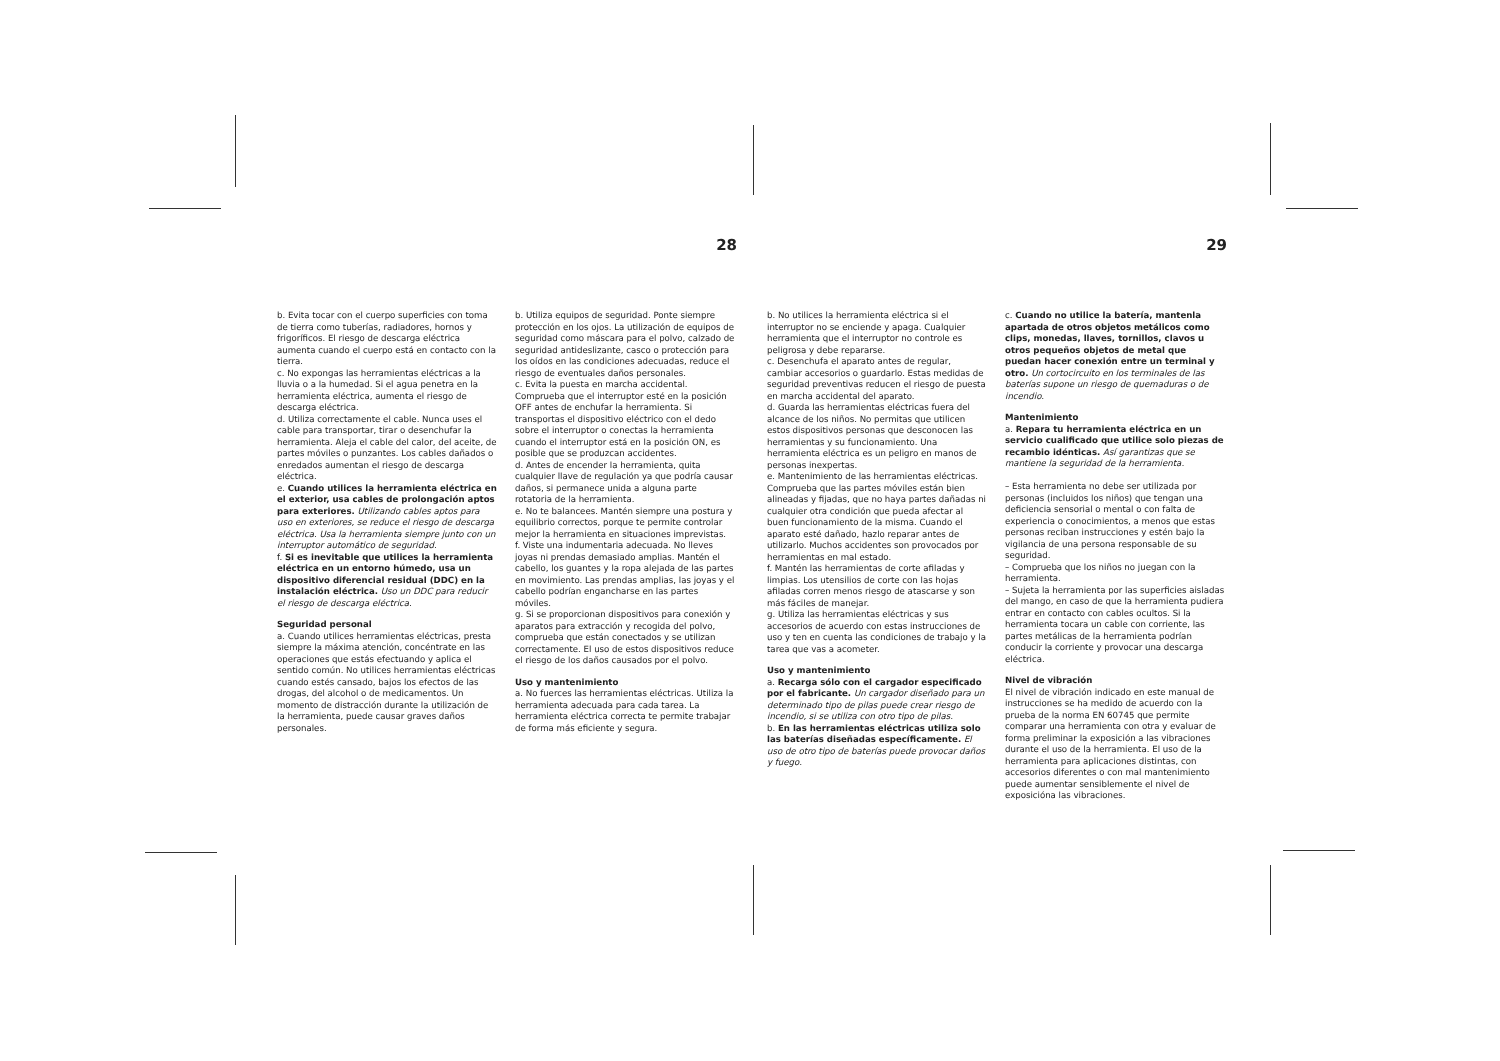28
b. Evita tocar con el cuerpo superficies con toma de tierra como tuberías, radiadores, hornos y frigoríficos. El riesgo de descarga eléctrica aumenta cuando el cuerpo está en contacto con la tierra.
c. No expongas las herramientas eléctricas a la lluvia o a la humedad. Si el agua penetra en la herramienta eléctrica, aumenta el riesgo de descarga eléctrica.
d. Utiliza correctamente el cable. Nunca uses el cable para transportar, tirar o desenchufar la herramienta. Aleja el cable del calor, del aceite, de partes móviles o punzantes. Los cables dañados o enredados aumentan el riesgo de descarga eléctrica.
e. Cuando utilices la herramienta eléctrica en el exterior, usa cables de prolongación aptos para exteriores. Utilizando cables aptos para uso en exteriores, se reduce el riesgo de descarga eléctrica. Usa la herramienta siempre junto con un interruptor automático de seguridad.
f. Si es inevitable que utilices la herramienta eléctrica en un entorno húmedo, usa un dispositivo diferencial residual (DDC) en la instalación eléctrica. Uso un DDC para reducir el riesgo de descarga eléctrica.
Seguridad personal
a. Cuando utilices herramientas eléctricas, presta siempre la máxima atención, concéntrate en las operaciones que estás efectuando y aplica el sentido común. No utilices herramientas eléctricas cuando estés cansado, bajos los efectos de las drogas, del alcohol o de medicamentos. Un momento de distracción durante la utilización de la herramienta, puede causar graves daños personales.
b. Utiliza equipos de seguridad. Ponte siempre protección en los ojos. La utilización de equipos de seguridad como máscara para el polvo, calzado de seguridad antideslizante, casco o protección para los oídos en las condiciones adecuadas, reduce el riesgo de eventuales daños personales.
c. Evita la puesta en marcha accidental. Comprueba que el interruptor esté en la posición OFF antes de enchufar la herramienta. Si transportas el dispositivo eléctrico con el dedo sobre el interruptor o conectas la herramienta cuando el interruptor está en la posición ON, es posible que se produzcan accidentes.
d. Antes de encender la herramienta, quita cualquier llave de regulación ya que podría causar daños, si permanece unida a alguna parte rotatoria de la herramienta.
e. No te balancees. Mantén siempre una postura y equilibrio correctos, porque te permite controlar mejor la herramienta en situaciones imprevistas.
f. Viste una indumentaria adecuada. No lleves joyas ni prendas demasiado amplias. Mantén el cabello, los guantes y la ropa alejada de las partes en movimiento. Las prendas amplias, las joyas y el cabello podrían engancharse en las partes móviles.
g. Si se proporcionan dispositivos para conexión y aparatos para extracción y recogida del polvo, comprueba que están conectados y se utilizan correctamente. El uso de estos dispositivos reduce el riesgo de los daños causados por el polvo.
Uso y mantenimiento
a. No fuerces las herramientas eléctricas. Utiliza la herramienta adecuada para cada tarea. La herramienta eléctrica correcta te permite trabajar de forma más eficiente y segura.
29
b. No utilices la herramienta eléctrica si el interruptor no se enciende y apaga. Cualquier herramienta que el interruptor no controle es peligrosa y debe repararse.
c. Desenchufa el aparato antes de regular, cambiar accesorios o guardarlo. Estas medidas de seguridad preventivas reducen el riesgo de puesta en marcha accidental del aparato.
d. Guarda las herramientas eléctricas fuera del alcance de los niños. No permitas que utilicen estos dispositivos personas que desconocen las herramientas y su funcionamiento. Una herramienta eléctrica es un peligro en manos de personas inexpertas.
e. Mantenimiento de las herramientas eléctricas. Comprueba que las partes móviles están bien alineadas y fijadas, que no haya partes dañadas ni cualquier otra condición que pueda afectar al buen funcionamiento de la misma. Cuando el aparato esté dañado, hazlo reparar antes de utilizarlo. Muchos accidentes son provocados por herramientas en mal estado.
f. Mantén las herramientas de corte afiladas y limpias. Los utensilios de corte con las hojas afiladas corren menos riesgo de atascarse y son más fáciles de manejar.
g. Utiliza las herramientas eléctricas y sus accesorios de acuerdo con estas instrucciones de uso y ten en cuenta las condiciones de trabajo y la tarea que vas a acometer.
Uso y mantenimiento
a. Recarga sólo con el cargador especificado por el fabricante. Un cargador diseñado para un determinado tipo de pilas puede crear riesgo de incendio, si se utiliza con otro tipo de pilas.
b. En las herramientas eléctricas utiliza solo las baterías diseñadas específicamente. El uso de otro tipo de baterías puede provocar daños y fuego.
c. Cuando no utilice la batería, mantenla apartada de otros objetos metálicos como clips, monedas, llaves, tornillos, clavos u otros pequeños objetos de metal que puedan hacer conexión entre un terminal y otro. Un cortocircuito en los terminales de las baterías supone un riesgo de quemaduras o de incendio.
Mantenimiento
a. Repara tu herramienta eléctrica en un servicio cualificado que utilice solo piezas de recambio idénticas. Así garantizas que se mantiene la seguridad de la herramienta.
– Esta herramienta no debe ser utilizada por personas (incluidos los niños) que tengan una deficiencia sensorial o mental o con falta de experiencia o conocimientos, a menos que estas personas reciban instrucciones y estén bajo la vigilancia de una persona responsable de su seguridad.
– Comprueba que los niños no juegan con la herramienta.
– Sujeta la herramienta por las superficies aisladas del mango, en caso de que la herramienta pudiera entrar en contacto con cables ocultos. Si la herramienta tocara un cable con corriente, las partes metálicas de la herramienta podrían conducir la corriente y provocar una descarga eléctrica.
Nivel de vibración
El nivel de vibración indicado en este manual de instrucciones se ha medido de acuerdo con la prueba de la norma EN 60745 que permite comparar una herramienta con otra y evaluar de forma preliminar la exposición a las vibraciones durante el uso de la herramienta. El uso de la herramienta para aplicaciones distintas, con accesorios diferentes o con mal mantenimiento puede aumentar sensiblemente el nivel de exposicióna las vibraciones.